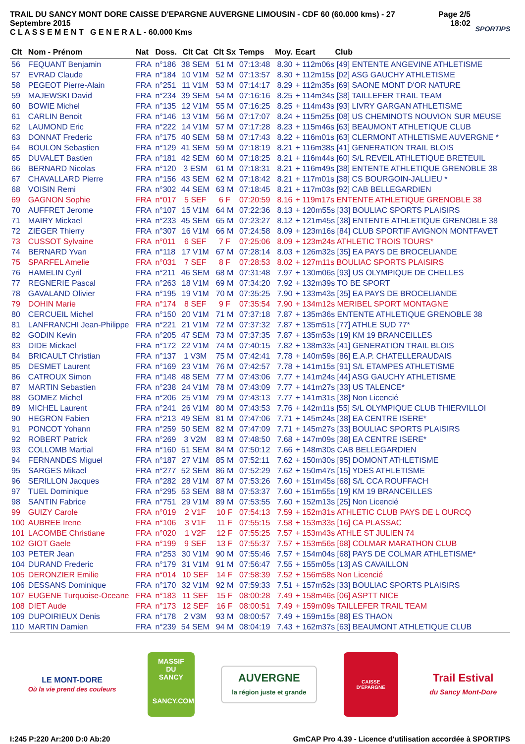TRAIL DU SANCY MONT DORE CAISSE D'EPARGNE AUVERGNE LIMOUSIN - CDF 60 (60.000 kms) - 27 Septembre 2015
C L A S S E M E N T G E N E R A L - 60.000 Kms
Page 2/5
18:02
SPORTIPS
| Clt | Nom - Prénom | Nat | Doss. | Clt Cat | Clt Sx | Temps | Moy. | Ecart Club |
| --- | --- | --- | --- | --- | --- | --- | --- | --- |
| 56 | FEQUANT Benjamin | FRA | n°186 | 38 SEM | 51 M | 07:13:48 | 8.30 | + 112m06s [49] ENTENTE ANGEVINE ATHLETISME |
| 57 | EVRAD Claude | FRA | n°184 | 10 V1M | 52 M | 07:13:57 | 8.30 | + 112m15s [02] ASG GAUCHY ATHLETISME |
| 58 | PEGEOT Pierre-Alain | FRA | n°251 | 11 V1M | 53 M | 07:14:17 | 8.29 | + 112m35s [69] SAONE MONT D'OR NATURE |
| 59 | MAJEWSKI David | FRA | n°234 | 39 SEM | 54 M | 07:16:16 | 8.25 | + 114m34s [38] TAILLEFER TRAIL TEAM |
| 60 | BOWIE Michel | FRA | n°135 | 12 V1M | 55 M | 07:16:25 | 8.25 | + 114m43s [93] LIVRY GARGAN ATHLETISME |
| 61 | CARLIN Benoit | FRA | n°146 | 13 V1M | 56 M | 07:17:07 | 8.24 | + 115m25s [08] US CHEMINOTS NOUVION SUR MEUSE |
| 62 | LAUMOND Eric | FRA | n°222 | 14 V1M | 57 M | 07:17:28 | 8.23 | + 115m46s [63] BEAUMONT ATHLETIQUE CLUB |
| 63 | DONNAT Frederic | FRA | n°175 | 40 SEM | 58 M | 07:17:43 | 8.22 | + 116m01s [63] CLERMONT ATHLETISME AUVERGNE * |
| 64 | BOULON Sebastien | FRA | n°129 | 41 SEM | 59 M | 07:18:19 | 8.21 | + 116m38s [41] GENERATION TRAIL BLOIS |
| 65 | DUVALET Bastien | FRA | n°181 | 42 SEM | 60 M | 07:18:25 | 8.21 | + 116m44s [60] S/L REVEIL ATHLETIQUE BRETEUIL |
| 66 | BERNARD Nicolas | FRA | n°120 | 3 ESM | 61 M | 07:18:31 | 8.21 | + 116m49s [38] ENTENTE ATHLETIQUE GRENOBLE 38 |
| 67 | CHAVALLARD Pierre | FRA | n°156 | 43 SEM | 62 M | 07:18:42 | 8.21 | + 117m01s [38] CS BOURGOIN-JALLIEU * |
| 68 | VOISIN Remi | FRA | n°302 | 44 SEM | 63 M | 07:18:45 | 8.21 | + 117m03s [92] CAB BELLEGARDIEN |
| 69 | GAGNON Sophie | FRA | n°017 | 5 SEF | 6 F | 07:20:59 | 8.16 | + 119m17s ENTENTE ATHLETIQUE GRENOBLE 38 |
| 70 | AUFFRET Jerome | FRA | n°107 | 15 V1M | 64 M | 07:22:36 | 8.13 | + 120m55s [33] BOULIAC SPORTS PLAISIRS |
| 71 | MAIRY Mickael | FRA | n°233 | 45 SEM | 65 M | 07:23:27 | 8.12 | + 121m45s [38] ENTENTE ATHLETIQUE GRENOBLE 38 |
| 72 | ZIEGER Thierry | FRA | n°307 | 16 V1M | 66 M | 07:24:58 | 8.09 | + 123m16s [84] CLUB SPORTIF AVIGNON MONTFAVET |
| 73 | CUSSOT Sylvaine | FRA | n°011 | 6 SEF | 7 F | 07:25:06 | 8.09 | + 123m24s ATHLETIC TROIS TOURS* |
| 74 | BERNARD Yvan | FRA | n°118 | 17 V1M | 67 M | 07:28:14 | 8.03 | + 126m32s [35] EA PAYS DE BROCELIANDE |
| 75 | SPARFEL Amelie | FRA | n°031 | 7 SEF | 8 F | 07:28:53 | 8.02 | + 127m11s BOULIAC SPORTS PLAISIRS |
| 76 | HAMELIN Cyril | FRA | n°211 | 46 SEM | 68 M | 07:31:48 | 7.97 | + 130m06s [93] US OLYMPIQUE DE CHELLES |
| 77 | REGNERIE Pascal | FRA | n°263 | 18 V1M | 69 M | 07:34:20 | 7.92 | + 132m39s TO BE SPORT |
| 78 | GAVALAND Olivier | FRA | n°195 | 19 V1M | 70 M | 07:35:25 | 7.90 | + 133m43s [35] EA PAYS DE BROCELIANDE |
| 79 | DOHIN Marie | FRA | n°174 | 8 SEF | 9 F | 07:35:54 | 7.90 | + 134m12s MERIBEL SPORT MONTAGNE |
| 80 | CERCUEIL Michel | FRA | n°150 | 20 V1M | 71 M | 07:37:18 | 7.87 | + 135m36s ENTENTE ATHLETIQUE GRENOBLE 38 |
| 81 | LANFRANCHI Jean-Philippe | FRA | n°221 | 21 V1M | 72 M | 07:37:32 | 7.87 | + 135m51s [77] ATHLE SUD 77* |
| 82 | GODIN Kevin | FRA | n°205 | 47 SEM | 73 M | 07:37:35 | 7.87 | + 135m53s [19] KM 19 BRANCEILLES |
| 83 | DIDE Mickael | FRA | n°172 | 22 V1M | 74 M | 07:40:15 | 7.82 | + 138m33s [41] GENERATION TRAIL BLOIS |
| 84 | BRICAULT Christian | FRA | n°137 | 1 V3M | 75 M | 07:42:41 | 7.78 | + 140m59s [86] E.A.P. CHATELLERAUDAIS |
| 85 | DESMET Laurent | FRA | n°169 | 23 V1M | 76 M | 07:42:57 | 7.78 | + 141m15s [91] S/L ETAMPES ATHLETISME |
| 86 | CATROUX Simon | FRA | n°148 | 48 SEM | 77 M | 07:43:06 | 7.77 | + 141m24s [44] ASG GAUCHY ATHLETISME |
| 87 | MARTIN Sebastien | FRA | n°238 | 24 V1M | 78 M | 07:43:09 | 7.77 | + 141m27s [33] US TALENCE* |
| 88 | GOMEZ Michel | FRA | n°206 | 25 V1M | 79 M | 07:43:13 | 7.77 | + 141m31s [38] Non Licencié |
| 89 | MICHEL Laurent | FRA | n°241 | 26 V1M | 80 M | 07:43:53 | 7.76 | + 142m11s [55] S/L OLYMPIQUE CLUB THIERVILLOI |
| 90 | HEGRON Fabien | FRA | n°213 | 49 SEM | 81 M | 07:47:06 | 7.71 | + 145m24s [38] EA CENTRE ISERE* |
| 91 | PONCOT Yohann | FRA | n°259 | 50 SEM | 82 M | 07:47:09 | 7.71 | + 145m27s [33] BOULIAC SPORTS PLAISIRS |
| 92 | ROBERT Patrick | FRA | n°269 | 3 V2M | 83 M | 07:48:50 | 7.68 | + 147m09s [38] EA CENTRE ISERE* |
| 93 | COLLOMB Martial | FRA | n°160 | 51 SEM | 84 M | 07:50:12 | 7.66 | + 148m30s CAB BELLEGARDIEN |
| 94 | FERNANDES Miguel | FRA | n°187 | 27 V1M | 85 M | 07:52:11 | 7.62 | + 150m30s [95] DOMONT ATHLETISME |
| 95 | SARGES Mikael | FRA | n°277 | 52 SEM | 86 M | 07:52:29 | 7.62 | + 150m47s [15] YDES ATHLETISME |
| 96 | SERILLON Jacques | FRA | n°282 | 28 V1M | 87 M | 07:53:26 | 7.60 | + 151m45s [68] S/L CCA ROUFFACH |
| 97 | TUEL Dominique | FRA | n°295 | 53 SEM | 88 M | 07:53:37 | 7.60 | + 151m55s [19] KM 19 BRANCEILLES |
| 98 | SANTIN Fabrice | FRA | n°751 | 29 V1M | 89 M | 07:53:55 | 7.60 | + 152m13s [25] Non Licencié |
| 99 | GUIZY Carole | FRA | n°019 | 2 V1F | 10 F | 07:54:13 | 7.59 | + 152m31s ATHLETIC CLUB PAYS DE L OURCQ |
| 100 | AUBREE Irene | FRA | n°106 | 3 V1F | 11 F | 07:55:15 | 7.58 | + 153m33s [16] CA PLASSAC |
| 101 | LACOMBE Christiane | FRA | n°020 | 1 V2F | 12 F | 07:55:25 | 7.57 | + 153m43s ATHLE ST JULIEN 74 |
| 102 | GIOT Gaele | FRA | n°199 | 9 SEF | 13 F | 07:55:37 | 7.57 | + 153m56s [68] COLMAR MARATHON CLUB |
| 103 | PETER Jean | FRA | n°253 | 30 V1M | 90 M | 07:55:46 | 7.57 | + 154m04s [68] PAYS DE COLMAR ATHLETISME* |
| 104 | DURAND Frederic | FRA | n°179 | 31 V1M | 91 M | 07:56:47 | 7.55 | + 155m05s [13] AS CAVAILLON |
| 105 | DERONZIER Emilie | FRA | n°014 | 10 SEF | 14 F | 07:58:39 | 7.52 | + 156m58s Non Licencié |
| 106 | DESSANS Dominique | FRA | n°170 | 32 V1M | 92 M | 07:59:33 | 7.51 | + 157m52s [33] BOULIAC SPORTS PLAISIRS |
| 107 | EUGENE Turquoise-Oceane | FRA | n°183 | 11 SEF | 15 F | 08:00:28 | 7.49 | + 158m46s [06] ASPTT NICE |
| 108 | DIET Aude | FRA | n°173 | 12 SEF | 16 F | 08:00:51 | 7.49 | + 159m09s TAILLEFER TRAIL TEAM |
| 109 | DUPOIRIEUX Denis | FRA | n°178 | 2 V3M | 93 M | 08:00:57 | 7.49 | + 159m15s [88] ES THAON |
| 110 | MARTIN Damien | FRA | n°239 | 54 SEM | 94 M | 08:04:19 | 7.43 | + 162m37s [63] BEAUMONT ATHLETIQUE CLUB |
LE MONT-DORE
Où la vie prend des couleurs
MASSIF DU
SANCY
SANCY.COM
AUVERGNE
la région juste et grande
CAISSE D'EPARGNE
Trail Estival
du Sancy Mont-Dore
I:245 P:220 Ar:200 D:0 Ab:20 GmCAP Pro 4.39 - Licence d'utilisation accordée à SPORTIPS